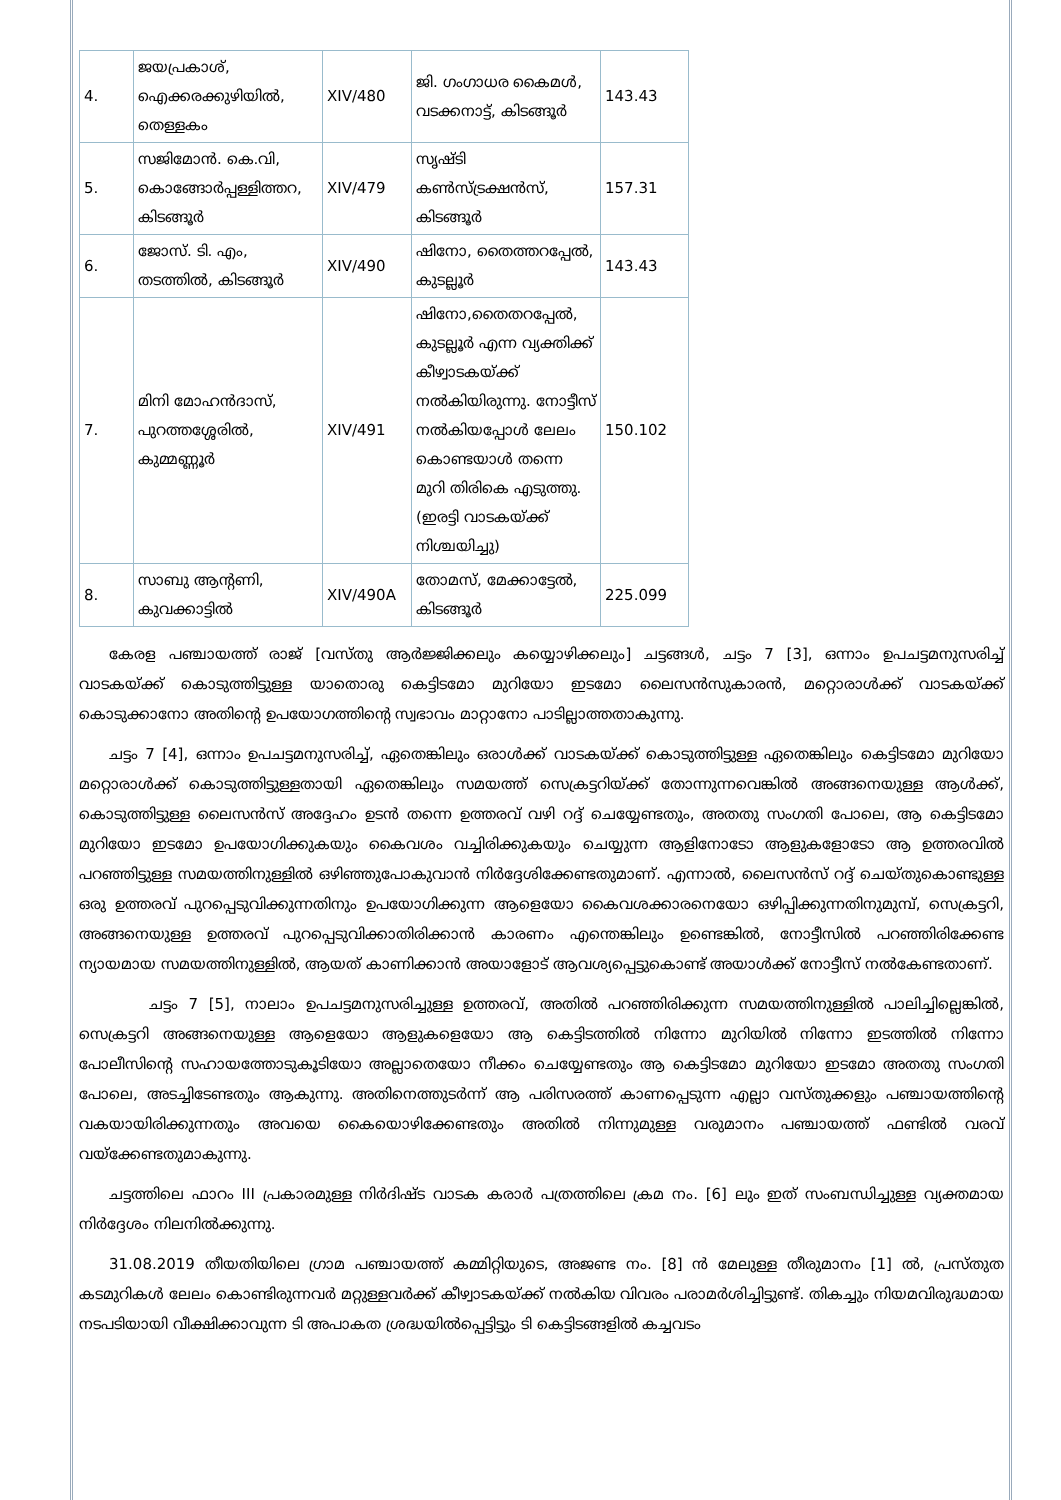| 4. | ജയപ്രകാശ്, ഐക്കരക്കുഴിയിൽ, തെള്ളകം | XIV/480 | ജി. ഗംഗാധര കൈമൾ, വടക്കനാട്ട്, കിടങ്ങൂർ | 143.43 |
| 5. | സജിമോൻ. കെ.വി, കൊങ്ങോർപ്പള്ളിത്തറ, കിടങ്ങൂർ | XIV/479 | സൃഷ്ടി കൺസ്ട്രക്ഷൻസ്, കിടങ്ങൂർ | 157.31 |
| 6. | ജോസ്. ടി. എം, തടത്തിൽ, കിടങ്ങൂർ | XIV/490 | ഷിനോ, തൈത്തറപ്പേൽ, കുടല്ലൂർ | 143.43 |
| 7. | മിനി മോഹൻദാസ്, പുറത്തശ്ശേരിൽ, കുമ്മണ്ണൂർ | XIV/491 | ഷിനോ,തൈതറപ്പേൽ, കുടല്ലൂർ എന്ന വ്യക്തിക്ക് കീഴ്വാടകയ്ക്ക് നൽകിയിരുന്നു. നോട്ടീസ് നൽകിയപ്പോൾ ലേലം കൊണ്ടയാൾ തന്നെ മുറി തിരികെ എടുത്തു. (ഇരട്ടി വാടകയ്ക്ക് നിശ്ചയിച്ചു) | 150.102 |
| 8. | സാബു ആന്റണി, കുവക്കാട്ടിൽ | XIV/490A | തോമസ്, മേക്കാട്ടേൽ, കിടങ്ങൂർ | 225.099 |
കേരള പഞ്ചായത്ത് രാജ് [വസ്തു ആർജ്ജിക്കലും കയ്യൊഴിക്കലും] ചട്ടങ്ങൾ, ചട്ടം 7 [3], ഒന്നാം ഉപചട്ടമനുസരിച്ച് വാടകയ്ക്ക് കൊടുത്തിട്ടുള്ള യാതൊരു കെട്ടിടമോ മുറിയോ ഇടമോ ലൈസൻസുകാരൻ, മറ്റൊരാൾക്ക് വാടകയ്ക്ക് കൊടുക്കാനോ അതിന്റെ ഉപയോഗത്തിന്റെ സ്വഭാവം മാറ്റാനോ പാടില്ലാത്തതാകുന്നു.
ചട്ടം 7 [4], ഒന്നാം ഉപചട്ടമനുസരിച്ച്, ഏതെങ്കിലും ഒരാൾക്ക് വാടകയ്ക്ക് കൊടുത്തിട്ടുള്ള ഏതെങ്കിലും കെട്ടിടമോ മുറിയോ മറ്റൊരാൾക്ക് കൊടുത്തിട്ടുള്ളതായി ഏതെങ്കിലും സമയത്ത് സെക്രട്ടറിയ്ക്ക് തോന്നുന്നവെങ്കിൽ അങ്ങനെയുള്ള ആൾക്ക്, കൊടുത്തിട്ടുള്ള ലൈസൻസ് അദ്ദേഹം ഉടൻ തന്നെ ഉത്തരവ് വഴി റദ്ദ് ചെയ്യേണ്ടതും, അതതു സംഗതി പോലെ, ആ കെട്ടിടമോ മുറിയോ ഇടമോ ഉപയോഗിക്കുകയും കൈവശം വച്ചിരിക്കുകയും ചെയ്യുന്ന ആളിനോടോ ആളുകളോടോ ആ ഉത്തരവിൽ പറഞ്ഞിട്ടുള്ള സമയത്തിനുള്ളിൽ ഒഴിഞ്ഞുപോകുവാൻ നിർദ്ദേശിക്കേണ്ടതുമാണ്. എന്നാൽ, ലൈസൻസ് റദ്ദ് ചെയ്തുകൊണ്ടുള്ള ഒരു ഉത്തരവ് പുറപ്പെടുവിക്കുന്നതിനും ഉപയോഗിക്കുന്ന ആളെയോ കൈവശക്കാരനെയോ ഒഴിപ്പിക്കുന്നതിനുമുമ്പ്, സെക്രട്ടറി, അങ്ങനെയുള്ള ഉത്തരവ് പുറപ്പെടുവിക്കാതിരിക്കാൻ കാരണം എന്തെങ്കിലും ഉണ്ടെങ്കിൽ, നോട്ടീസിൽ പറഞ്ഞിരിക്കേണ്ട ന്യായമായ സമയത്തിനുള്ളിൽ, ആയത് കാണിക്കാൻ അയാളോട് ആവശ്യപ്പെട്ടുകൊണ്ട് അയാൾക്ക് നോട്ടീസ് നൽകേണ്ടതാണ്.
ചട്ടം 7 [5], നാലാം ഉപചട്ടമനുസരിച്ചുള്ള ഉത്തരവ്, അതിൽ പറഞ്ഞിരിക്കുന്ന സമയത്തിനുള്ളിൽ പാലിച്ചില്ലെങ്കിൽ, സെക്രട്ടറി അങ്ങനെയുള്ള ആളെയോ ആളുകളെയോ ആ കെട്ടിടത്തിൽ നിന്നോ മുറിയിൽ നിന്നോ ഇടത്തിൽ നിന്നോ പോലീസിന്റെ സഹായത്തോടുകൂടിയോ അല്ലാതെയോ നീക്കം ചെയ്യേണ്ടതും ആ കെട്ടിടമോ മുറിയോ ഇടമോ അതതു സംഗതി പോലെ, അടച്ചിടേണ്ടതും ആകുന്നു. അതിനെത്തുടർന്ന് ആ പരിസരത്ത് കാണപ്പെടുന്ന എല്ലാ വസ്തുക്കളും പഞ്ചായത്തിന്റെ വകയായിരിക്കുന്നതും അവയെ കൈയൊഴിക്കേണ്ടതും അതിൽ നിന്നുമുള്ള വരുമാനം പഞ്ചായത്ത് ഫണ്ടിൽ വരവ് വയ്ക്കേണ്ടതുമാകുന്നു.
ചട്ടത്തിലെ ഫാറം III പ്രകാരമുള്ള നിർദിഷ്ട വാടക കരാർ പത്രത്തിലെ ക്രമ നം. [6] ലും ഇത് സംബന്ധിച്ചുള്ള വ്യക്തമായ നിർദ്ദേശം നിലനിൽക്കുന്നു.
31.08.2019 തീയതിയിലെ ഗ്രാമ പഞ്ചായത്ത് കമ്മിറ്റിയുടെ, അജണ്ട നം. [8] ൻ മേലുള്ള തീരുമാനം [1] ൽ, പ്രസ്തുത കടമുറികൾ ലേലം കൊണ്ടിരുന്നവർ മറ്റുള്ളവർക്ക് കീഴ്വാടകയ്ക്ക് നൽകിയ വിവരം പരാമർശിച്ചിട്ടുണ്ട്. തികച്ചും നിയമവിരുദ്ധമായ നടപടിയായി വീക്ഷിക്കാവുന്ന ടി അപാകത ശ്രദ്ധയിൽപ്പെട്ടിട്ടും ടി കെട്ടിടങ്ങളിൽ കച്ചവടം